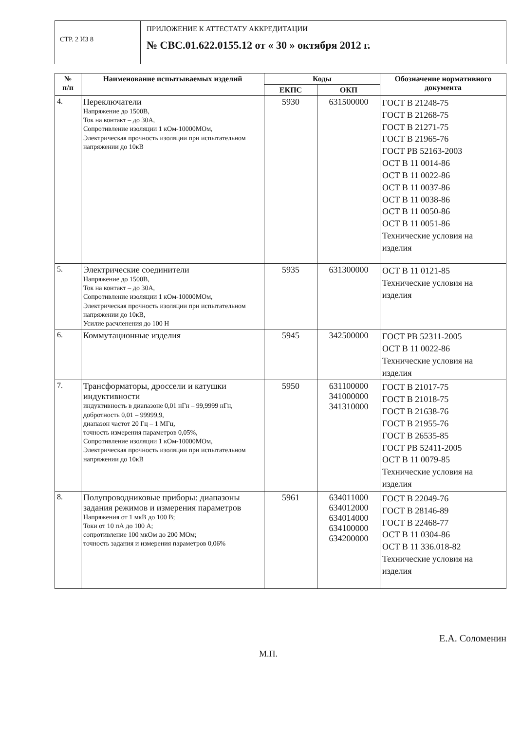СТР. 2 ИЗ 8
ПРИЛОЖЕНИЕ К АТТЕСТАТУ АККРЕДИТАЦИИ
№ СВС.01.622.0155.12 от « 30 » октября 2012 г.
| № п/п | Наименование испытываемых изделий | Коды | | Обозначение нормативного документа |
| --- | --- | --- | --- | --- |
| | | ЕКПС | ОКП | |
| 4. | Переключатели Напряжение до 1500В, Ток на контакт – до 30А, Сопротивление изоляции 1 кОм-10000МОм, Электрическая прочность изоляции при испытательном напряжении до 10кВ | 5930 | 631500000 | ГОСТ В 21248-75 ГОСТ В 21268-75 ГОСТ В 21271-75 ГОСТ В 21965-76 ГОСТ РВ 52163-2003 ОСТ В 11 0014-86 ОСТ В 11 0022-86 ОСТ В 11 0037-86 ОСТ В 11 0038-86 ОСТ В 11 0050-86 ОСТ В 11 0051-86 Технические условия на изделия |
| 5. | Электрические соединители Напряжение до 1500В, Ток на контакт – до 30А, Сопротивление изоляции 1 кОм-10000МОм, Электрическая прочность изоляции при испытательном напряжении до 10кВ, Усилие расчленения до 100 Н | 5935 | 631300000 | ОСТ В 11 0121-85 Технические условия на изделия |
| 6. | Коммутационные изделия | 5945 | 342500000 | ГОСТ РВ 52311-2005 ОСТ В 11 0022-86 Технические условия на изделия |
| 7. | Трансформаторы, дроссели и катушки индуктивности индуктивность в диапазоне 0,01 нГн – 99,9999 нГн, добротность 0,01 – 99999,9, диапазон частот 20 Гц – 1 МГц, точность измерения параметров 0,05%, Сопротивление изоляции 1 кОм-10000МОм, Электрическая прочность изоляции при испытательном напряжении до 10кВ | 5950 | 631100000 341000000 341310000 | ГОСТ В 21017-75 ГОСТ В 21018-75 ГОСТ В 21638-76 ГОСТ В 21955-76 ГОСТ В 26535-85 ГОСТ РВ 52411-2005 ОСТ В 11 0079-85 Технические условия на изделия |
| 8. | Полупроводниковые приборы: диапазоны задания режимов и измерения параметров Напряжения от 1 мкВ до 100 В; Токи от 10 пА до 100 А; сопротивление 100 мкОм до 200 МОм; точность задания и измерения параметров 0,06% | 5961 | 634011000 634012000 634014000 634100000 634200000 | ГОСТ В 22049-76 ГОСТ В 28146-89 ГОСТ В 22468-77 ОСТ В 11 0304-86 ОСТ В 11 336.018-82 Технические условия на изделия |
Е.А. Соломенин
М.П.